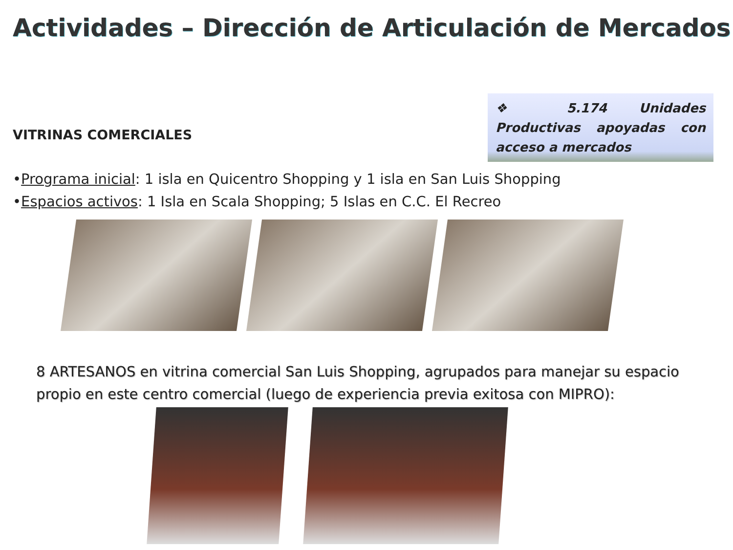Actividades – Dirección de Articulación de Mercados
VITRINAS COMERCIALES
❖ 5.174 Unidades Productivas apoyadas con acceso a mercados
•Programa inicial: 1 isla en Quicentro Shopping y 1 isla en San Luis Shopping
•Espacios activos: 1 Isla en Scala Shopping; 5 Islas en C.C. El Recreo
8 ARTESANOS en vitrina comercial San Luis Shopping, agrupados para manejar su espacio propio en este centro comercial (luego de experiencia previa exitosa con MIPRO):